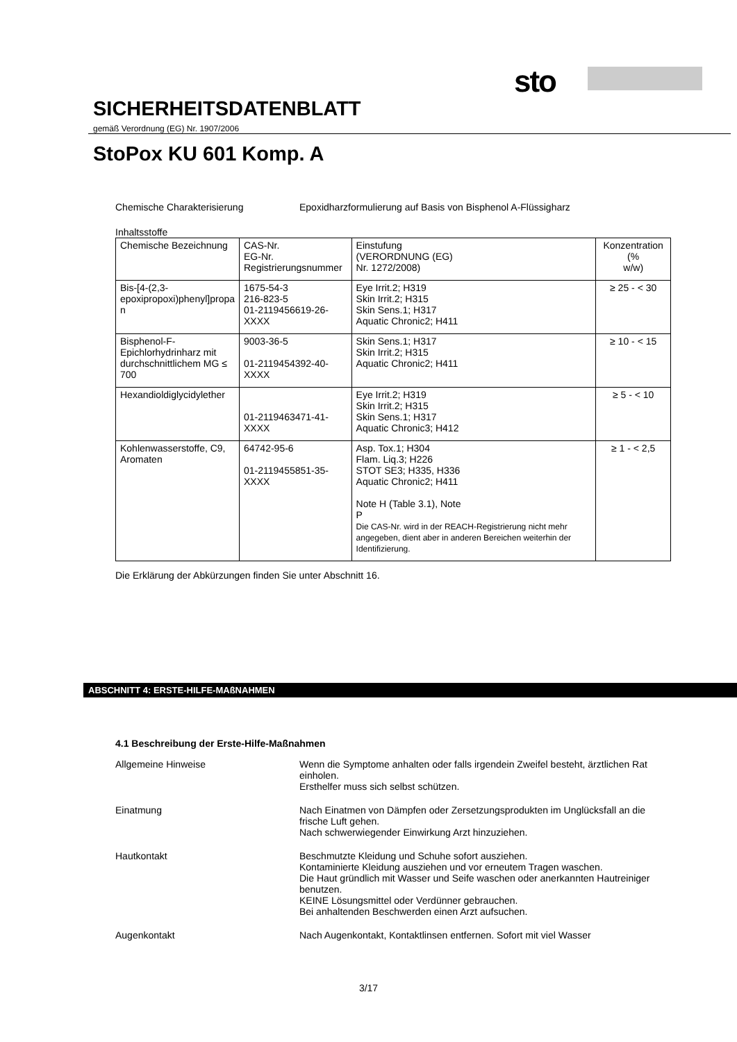sto
SICHERHEITSDATENBLATT
gemäß Verordnung (EG) Nr. 1907/2006
StoPox KU 601 Komp. A
Chemische Charakterisierung Epoxidharzformulierung auf Basis von Bisphenol A-Flüssigharz
Inhaltsstoffe
| Chemische Bezeichnung | CAS-Nr. EG-Nr. Registrierungsnummer | Einstufung (VERORDNUNG (EG) Nr. 1272/2008) | Konzentration (% w/w) |
| --- | --- | --- | --- |
| Bis-[4-(2,3- epoxipropoxi)phenyl]propa n | 1675-54-3 216-823-5 01-2119456619-26-XXXX | Eye Irrit.2; H319 Skin Irrit.2; H315 Skin Sens.1; H317 Aquatic Chronic2; H411 | ≥ 25 - < 30 |
| Bisphenol-F- Epichlorhydrinharz mit durchschnittlichem MG ≤ 700 | 9003-36-5 01-2119454392-40-XXXX | Skin Sens.1; H317 Skin Irrit.2; H315 Aquatic Chronic2; H411 | ≥ 10 - < 15 |
| Hexandioldiglycidylether | 01-2119463471-41-XXXX | Eye Irrit.2; H319 Skin Irrit.2; H315 Skin Sens.1; H317 Aquatic Chronic3; H412 | ≥ 5 - < 10 |
| Kohlenwasserstoffe, C9, Aromaten | 64742-95-6 01-2119455851-35-XXXX | Asp. Tox.1; H304 Flam. Liq.3; H226 STOT SE3; H335, H336 Aquatic Chronic2; H411 Note H (Table 3.1), Note P Die CAS-Nr. wird in der REACH-Registrierung nicht mehr angegeben, dient aber in anderen Bereichen weiterhin der Identifizierung. | ≥ 1 - < 2,5 |
Die Erklärung der Abkürzungen finden Sie unter Abschnitt 16.
ABSCHNITT 4: ERSTE-HILFE-MAßNAHMEN
4.1 Beschreibung der Erste-Hilfe-Maßnahmen
Allgemeine Hinweise Wenn die Symptome anhalten oder falls irgendein Zweifel besteht, ärztlichen Rat einholen.
Ersthelfer muss sich selbst schützen.
Einatmung Nach Einatmen von Dämpfen oder Zersetzungsprodukten im Unglücksfall an die frische Luft gehen.
Nach schwerwiegender Einwirkung Arzt hinzuziehen.
Hautkontakt Beschmutzte Kleidung und Schuhe sofort ausziehen.
Kontaminierte Kleidung ausziehen und vor erneutem Tragen waschen.
Die Haut gründlich mit Wasser und Seife waschen oder anerkannten Hautreiniger benutzen.
KEINE Lösungsmittel oder Verdünner gebrauchen.
Bei anhaltenden Beschwerden einen Arzt aufsuchen.
Augenkontakt Nach Augenkontakt, Kontaktlinsen entfernen. Sofort mit viel Wasser
3/17